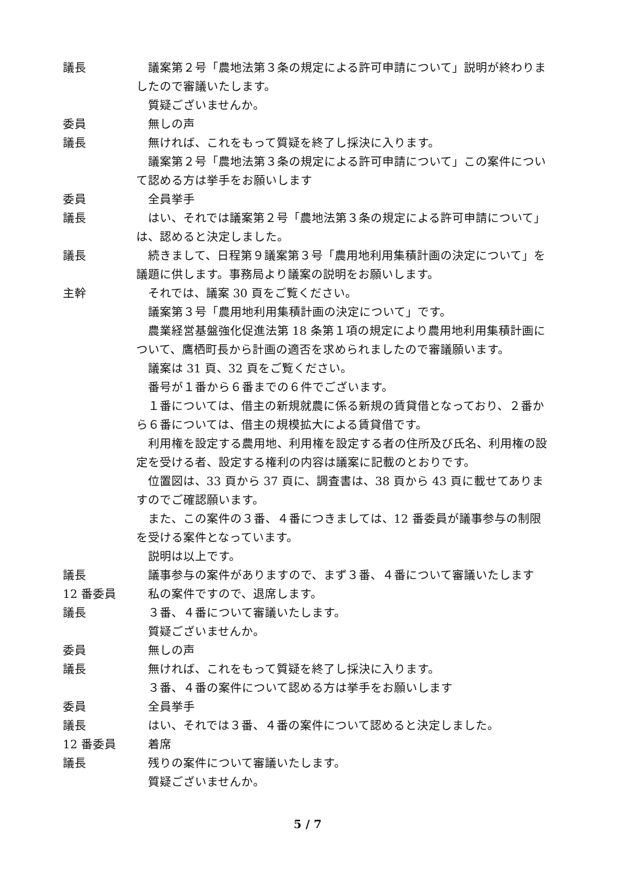議長 議案第２号「農地法第３条の規定による許可申請について」説明が終わりましたので審議いたします。
質疑ございませんか。
委員 無しの声
議長 無ければ、これをもって質疑を終了し採決に入ります。
議案第２号「農地法第３条の規定による許可申請について」この案件について認める方は挙手をお願いします
委員 全員挙手
議長 はい、それでは議案第２号「農地法第３条の規定による許可申請について」は、認めると決定しました。
議長 続きまして、日程第９議案第３号「農用地利用集積計画の決定について」を議題に供します。事務局より議案の説明をお願いします。
主幹 それでは、議案 30 頁をご覧ください。
議案第３号「農用地利用集積計画の決定について」です。
農業経営基盤強化促進法第 18 条第１項の規定により農用地利用集積計画について、鷹栖町長から計画の適否を求められましたので審議願います。
議案は 31 頁、32 頁をご覧ください。
番号が１番から６番までの６件でございます。
１番については、借主の新規就農に係る新規の賃貸借となっており、２番から６番については、借主の規模拡大による賃貸借です。
利用権を設定する農用地、利用権を設定する者の住所及び氏名、利用権の設定を受ける者、設定する権利の内容は議案に記載のとおりです。
位置図は、33 頁から 37 頁に、調査書は、38 頁から 43 頁に載せてありますのでご確認願います。
また、この案件の３番、４番につきましては、12 番委員が議事参与の制限を受ける案件となっています。
説明は以上です。
議長 議事参与の案件がありますので、まず３番、４番について審議いたします
12 番委員 私の案件ですので、退席します。
議長 ３番、４番について審議いたします。
質疑ございませんか。
委員 無しの声
議長 無ければ、これをもって質疑を終了し採決に入ります。
３番、４番の案件について認める方は挙手をお願いします
委員 全員挙手
議長 はい、それでは３番、４番の案件について認めると決定しました。
12 番委員 着席
議長 残りの案件について審議いたします。
質疑ございませんか。
5 / 7